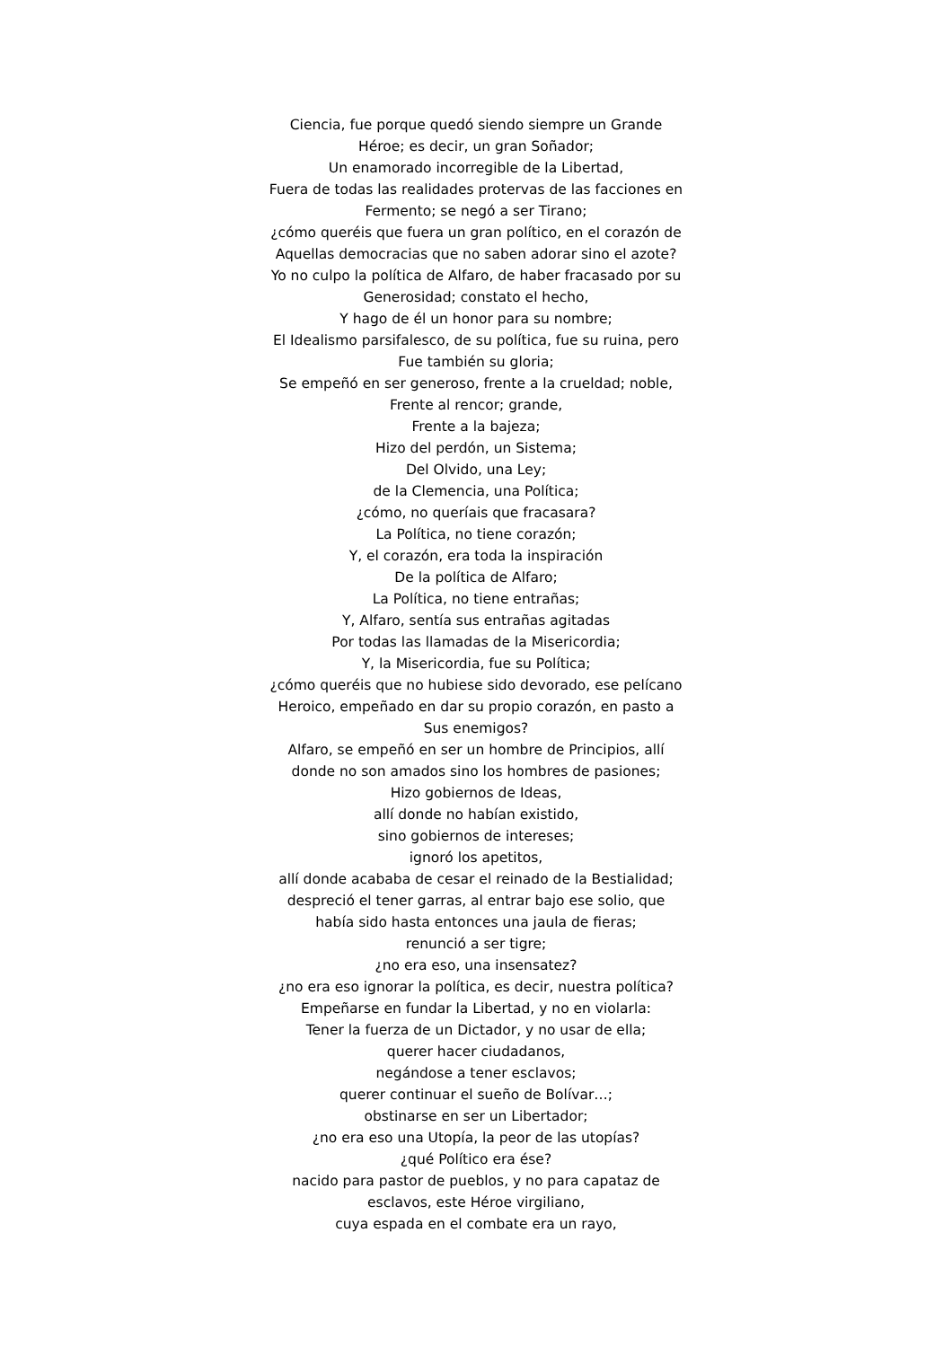Ciencia, fue porque quedó siendo siempre un Grande
Héroe; es decir, un gran Soñador;
Un enamorado incorregible de la Libertad,
Fuera de todas las realidades protervas de las facciones en
Fermento; se negó a ser Tirano;
¿cómo queréis que fuera un gran político, en el corazón de
Aquellas democracias que no saben adorar sino el azote?
Yo no culpo la política de Alfaro, de haber fracasado por su
Generosidad; constato el hecho,
Y hago de él un honor para su nombre;
El Idealismo parsifalesco, de su política, fue su ruina, pero
Fue también su gloria;
Se empeñó en ser generoso, frente a la crueldad; noble,
Frente al rencor; grande,
Frente a la bajeza;
Hizo del perdón, un Sistema;
Del Olvido, una Ley;
de la Clemencia, una Política;
¿cómo, no queríais que fracasara?
La Política, no tiene corazón;
Y, el corazón, era toda la inspiración
De la política de Alfaro;
La Política, no tiene entrañas;
Y, Alfaro, sentía sus entrañas agitadas
Por todas las llamadas de la Misericordia;
Y, la Misericordia, fue su Política;
¿cómo queréis que no hubiese sido devorado, ese pelícano
Heroico, empeñado en dar su propio corazón, en pasto a
Sus enemigos?
Alfaro, se empeñó en ser un hombre de Principios, allí
donde no son amados sino los hombres de pasiones;
Hizo gobiernos de Ideas,
allí donde no habían existido,
sino gobiernos de intereses;
ignoró los apetitos,
allí donde acababa de cesar el reinado de la Bestialidad;
despreció el tener garras, al entrar bajo ese solio, que
había sido hasta entonces una jaula de fieras;
renunció a ser tigre;
¿no era eso, una insensatez?
¿no era eso ignorar la política, es decir, nuestra política?
Empeñarse en fundar la Libertad, y no en violarla:
Tener la fuerza de un Dictador, y no usar de ella;
querer hacer ciudadanos,
negándose a tener esclavos;
querer continuar el sueño de Bolívar…;
obstinarse en ser un Libertador;
¿no era eso una Utopía, la peor de las utopías?
¿qué Político era ése?
nacido para pastor de pueblos, y no para capataz de
esclavos, este Héroe virgiliano,
cuya espada en el combate era un rayo,